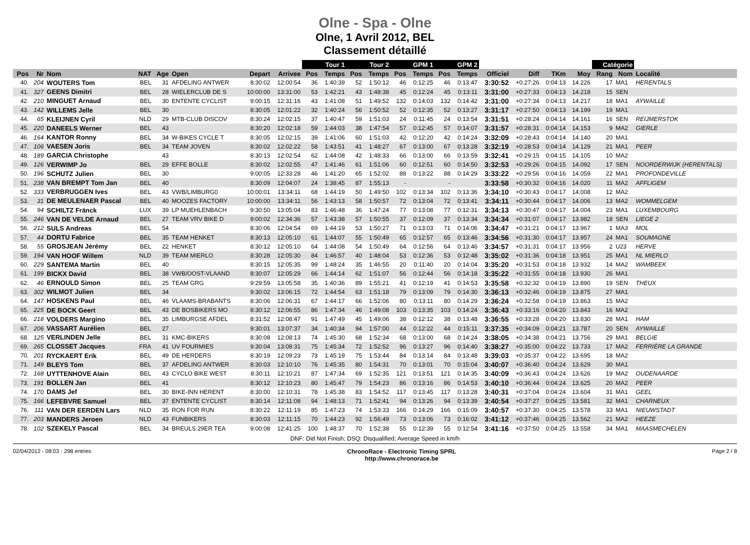Olne - Spa - Olne
Olne, 1 Avril 2012, BEL
Classement détaillé
| | | | | | | | | Tour 1 | | Tour 2 | | GPM 1 | | GPM 2 | | | | | | Catégorie | | |
| --- | --- | --- | --- | --- | --- | --- | --- | --- | --- | --- | --- | --- | --- | --- | --- | --- | --- | --- | --- | --- | --- | --- |
| Pos | Nr | Nom | NAT | Age | Open | Depart | Arrivee | Pos | Temps | Pos | Temps | Pos | Temps | Pos | Temps | Officiel | Diff | TKm | Moy | Rang | Nom | Localité |
| 40. | 204 | WOUTERS Tom | BEL | 31 | AFDELING ANTWER | 8:30:02 | 12:00:54 | 36 | 1:40:39 | 52 | 1:50:12 | 46 | 0:12:25 | 46 | 0:13:47 | 3:30:52 | +0:27:26 | 0:04:13 | 14.226 | 17 | MA1 | HERENTALS |
| 41. | 327 | GEENS Dimitri | BEL | 28 | WIELERCLUB DE S | 10:00:00 | 13:31:00 | 53 | 1:42:21 | 43 | 1:48:38 | 45 | 0:12:24 | 45 | 0:13:11 | 3:31:00 | +0:27:33 | 0:04:13 | 14.218 | 15 | SEN | |
| 42. | 210 | MINGUET Arnaud | BEL | 30 | ENTENTE CYCLIST | 9:00:15 | 12:31:16 | 43 | 1:41:08 | 51 | 1:49:52 | 132 | 0:14:03 | 132 | 0:14:42 | 3:31:00 | +0:27:34 | 0:04:13 | 14.217 | 18 | MA1 | AYWAILLE |
| 43. | 142 | WILLEMS Jelle | BEL | 30 | | 8:30:05 | 12:01:22 | 32 | 1:40:24 | 56 | 1:50:52 | 52 | 0:12:35 | 52 | 0:13:27 | 3:31:17 | +0:27:50 | 0:04:13 | 14.199 | 19 | MA1 | |
| 44. | 65 | KLEIJNEN Cyril | NLD | 29 | MTB-CLUB DISCOV | 8:30:24 | 12:02:15 | 37 | 1:40:47 | 59 | 1:51:03 | 24 | 0:11:45 | 24 | 0:13:54 | 3:31:51 | +0:28:24 | 0:04:14 | 14.161 | 16 | SEN | REIJMERSTOK |
| 45. | 220 | DANEELS Werner | BEL | 43 | | 8:30:20 | 12:02:18 | 59 | 1:44:03 | 38 | 1:47:54 | 57 | 0:12:45 | 57 | 0:14:07 | 3:31:57 | +0:28:31 | 0:04:14 | 14.153 | 9 | MA2 | GIERLE |
| 46. | 164 | KANTOR Ronny | BEL | 34 | W-BIKES CYCLE T | 8:30:05 | 12:02:15 | 39 | 1:41:06 | 60 | 1:51:03 | 42 | 0:12:20 | 42 | 0:14:24 | 3:32:09 | +0:28:43 | 0:04:14 | 14.140 | 20 | MA1 | |
| 47. | 106 | VAESEN Joris | BEL | 34 | TEAM JOVEN | 8:30:02 | 12:02:22 | 58 | 1:43:51 | 41 | 1:48:27 | 67 | 0:13:00 | 67 | 0:13:28 | 3:32:19 | +0:28:53 | 0:04:14 | 14.129 | 21 | MA1 | PEER |
| 48. | 189 | GARCIA Christophe | | 43 | | 8:30:13 | 12:02:54 | 62 | 1:44:08 | 42 | 1:48:33 | 66 | 0:13:00 | 66 | 0:13:59 | 3:32:41 | +0:29:15 | 0:04:15 | 14.105 | 10 | MA2 | |
| 49. | 126 | VERWIMP Jo | BEL | 29 | EFFE BOLLE | 8:30:02 | 12:02:55 | 47 | 1:41:46 | 61 | 1:51:06 | 60 | 0:12:51 | 60 | 0:14:50 | 3:32:53 | +0:29:26 | 0:04:15 | 14.092 | 17 | SEN | NOORDERWIJK (HERENTALS) |
| 50. | 196 | SCHUTZ Julien | BEL | 30 | | 9:00:05 | 12:33:28 | 46 | 1:41:20 | 65 | 1:52:02 | 88 | 0:13:22 | 88 | 0:14:29 | 3:33:22 | +0:29:56 | 0:04:16 | 14.059 | 22 | MA1 | PROFONDEVILLE |
| 51. | 238 | VAN BREMPT Tom Jan | BEL | 40 | | 8:30:09 | 12:04:07 | 24 | 1:38:45 | 87 | 1:55:13 | - | | - | | 3:33:58 | +0:30:32 | 0:04:16 | 14.020 | 11 | MA2 | AFFLIGEM |
| 52. | 333 | VERBRUGGEN Ives | BEL | 43 | VWB/LIMBURG0 | 10:00:01 | 13:34:11 | 68 | 1:44:19 | 50 | 1:49:50 | 102 | 0:13:34 | 102 | 0:13:36 | 3:34:10 | +0:30:43 | 0:04:17 | 14.008 | 12 | MA2 | |
| 53. | 31 | DE MEULENAER Pascal | BEL | 40 | MOOZES FACTORY | 10:00:00 | 13:34:11 | 56 | 1:43:13 | 58 | 1:50:57 | 72 | 0:13:04 | 72 | 0:13:41 | 3:34:11 | +0:30:44 | 0:04:17 | 14.006 | 13 | MA2 | WOMMELGEM |
| 54. | 94 | SCHILTZ Fränck | LUX | 39 | LP MUEHLENBACH | 9:30:50 | 13:05:04 | 83 | 1:46:48 | 36 | 1:47:24 | 77 | 0:13:08 | 77 | 0:12:31 | 3:34:13 | +0:30:47 | 0:04:17 | 14.004 | 23 | MA1 | LUXEMBOURG |
| 55. | 246 | VAN DE VELDE Arnaud | BEL | 27 | TEAM VRV BIKE D | 9:00:02 | 12:34:36 | 57 | 1:43:38 | 57 | 1:50:55 | 37 | 0:12:09 | 37 | 0:13:34 | 3:34:34 | +0:31:07 | 0:04:17 | 13.982 | 18 | SEN | LIEGE 2 |
| 56. | 212 | SULS Andreas | BEL | 54 | | 8:30:06 | 12:04:54 | 69 | 1:44:19 | 53 | 1:50:27 | 71 | 0:13:03 | 71 | 0:14:06 | 3:34:47 | +0:31:21 | 0:04:17 | 13.967 | 1 | MA3 | MOL |
| 57. | 44 | DORTU Fabrice | BEL | 35 | TEAM HENKET | 8:30:13 | 12:05:10 | 61 | 1:44:07 | 55 | 1:50:49 | 65 | 0:12:57 | 65 | 0:13:46 | 3:34:56 | +0:31:30 | 0:04:17 | 13.957 | 24 | MA1 | SOUMAGNE |
| 58. | 55 | GROSJEAN Jérémy | BEL | 22 | HENKET | 8:30:12 | 12:05:10 | 64 | 1:44:08 | 54 | 1:50:49 | 64 | 0:12:56 | 64 | 0:13:46 | 3:34:57 | +0:31:31 | 0:04:17 | 13.956 | 2 | U23 | HERVE |
| 59. | 194 | VAN HOOF Willem | NLD | 39 | TEAM MIERLO | 8:30:28 | 12:05:30 | 84 | 1:46:57 | 40 | 1:48:04 | 53 | 0:12:36 | 53 | 0:12:48 | 3:35:02 | +0:31:36 | 0:04:18 | 13.951 | 25 | MA1 | NL MIERLO |
| 60. | 229 | SANTEMA Martin | BEL | 40 | | 8:30:15 | 12:05:35 | 99 | 1:48:24 | 35 | 1:46:55 | 20 | 0:11:40 | 20 | 0:14:04 | 3:35:20 | +0:31:53 | 0:04:18 | 13.932 | 14 | MA2 | WAMBEEK |
| 61. | 199 | BICKX David | BEL | 38 | VWB/OOST-VLAAND | 8:30:07 | 12:05:29 | 66 | 1:44:14 | 62 | 1:51:07 | 56 | 0:12:44 | 56 | 0:14:18 | 3:35:22 | +0:31:55 | 0:04:18 | 13.930 | 26 | MA1 | |
| 62. | 46 | ERNOULD Simon | BEL | 25 | TEAM GRG | 9:29:59 | 13:05:58 | 35 | 1:40:36 | 89 | 1:55:21 | 41 | 0:12:19 | 41 | 0:14:53 | 3:35:58 | +0:32:32 | 0:04:19 | 13.890 | 19 | SEN | THEUX |
| 63. | 302 | WILMOT Julien | BEL | 34 | | 9:30:02 | 13:06:15 | 72 | 1:44:54 | 63 | 1:51:18 | 79 | 0:13:09 | 79 | 0:14:30 | 3:36:13 | +0:32:46 | 0:04:19 | 13.875 | 27 | MA1 | |
| 64. | 147 | HOSKENS Paul | BEL | 46 | VLAAMS-BRABANTS | 8:30:06 | 12:06:31 | 67 | 1:44:17 | 66 | 1:52:06 | 80 | 0:13:11 | 80 | 0:14:29 | 3:36:24 | +0:32:58 | 0:04:19 | 13.863 | 15 | MA2 | |
| 65. | 225 | DE BOCK Geert | BEL | 43 | DE BOSBIKERS MO | 8:30:12 | 12:06:55 | 86 | 1:47:34 | 46 | 1:49:08 | 103 | 0:13:35 | 103 | 0:14:24 | 3:36:43 | +0:33:16 | 0:04:20 | 13.843 | 16 | MA2 | |
| 66. | 218 | VOLDERS Margino | BEL | 35 | LIMBURGSE AFDEL | 8:31:52 | 12:08:47 | 91 | 1:47:49 | 45 | 1:49:06 | 38 | 0:12:12 | 38 | 0:13:48 | 3:36:55 | +0:33:28 | 0:04:20 | 13.830 | 28 | MA1 | HAM |
| 67. | 206 | VASSART Aurélien | BEL | 27 | | 9:30:01 | 13:07:37 | 34 | 1:40:34 | 94 | 1:57:00 | 44 | 0:12:22 | 44 | 0:15:11 | 3:37:35 | +0:34:09 | 0:04:21 | 13.787 | 20 | SEN | AYWAILLE |
| 68. | 125 | VERLINDEN Jelle | BEL | 31 | KMC-BIKERS | 8:30:08 | 12:08:13 | 74 | 1:45:30 | 68 | 1:52:34 | 68 | 0:13:00 | 68 | 0:14:24 | 3:38:05 | +0:34:38 | 0:04:21 | 13.756 | 29 | MA1 | BELGIE |
| 69. | 265 | CLOSSET Jacques | FRA | 41 | UV FOURMIES | 9:30:04 | 13:08:31 | 75 | 1:45:34 | 72 | 1:52:52 | 96 | 0:13:27 | 96 | 0:14:40 | 3:38:27 | +0:35:00 | 0:04:22 | 13.733 | 17 | MA2 | FERRIÈRE LA GRANDE |
| 70. | 201 | RYCKAERT Erik | BEL | 49 | DE HERDERS | 8:30:19 | 12:09:23 | 73 | 1:45:19 | 75 | 1:53:44 | 84 | 0:13:14 | 84 | 0:13:48 | 3:39:03 | +0:35:37 | 0:04:22 | 13.695 | 18 | MA2 | |
| 71. | 149 | BLEYS Tom | BEL | 37 | AFDELING ANTWER | 8:30:03 | 12:10:10 | 76 | 1:45:35 | 80 | 1:54:31 | 70 | 0:13:01 | 70 | 0:15:04 | 3:40:07 | +0:36:40 | 0:04:24 | 13.629 | 30 | MA1 | |
| 72. | 168 | UYTTENHOVE Alain | BEL | 43 | CYCLO BIKE WEST | 8:30:11 | 12:10:21 | 87 | 1:47:34 | 69 | 1:52:35 | 121 | 0:13:51 | 121 | 0:14:35 | 3:40:09 | +0:36:43 | 0:04:24 | 13.626 | 19 | MA2 | OUDENAARDE |
| 73. | 191 | BOLLEN Jan | BEL | 41 | | 8:30:12 | 12:10:23 | 80 | 1:45:47 | 79 | 1:54:23 | 86 | 0:13:16 | 86 | 0:14:53 | 3:40:10 | +0:36:44 | 0:04:24 | 13.625 | 20 | MA2 | PEER |
| 74. | 170 | DAMS Jef | BEL | 30 | BIKE-INN HERENT | 8:30:00 | 12:10:31 | 78 | 1:45:38 | 83 | 1:54:52 | 117 | 0:13:45 | 117 | 0:13:28 | 3:40:31 | +0:37:04 | 0:04:24 | 13.604 | 31 | MA1 | GEEL |
| 75. | 166 | LEFEBVRE Samuel | BEL | 37 | ENTENTE CYCLIST | 8:30:14 | 12:11:08 | 94 | 1:48:13 | 71 | 1:52:41 | 94 | 0:13:26 | 94 | 0:13:39 | 3:40:54 | +0:37:27 | 0:04:25 | 13.581 | 32 | MA1 | CHARNEUX |
| 76. | 111 | VAN DER EERDEN Lars | NLD | 35 | RON FOR RUN | 8:30:22 | 12:11:19 | 85 | 1:47:23 | 74 | 1:53:33 | 166 | 0:14:29 | 166 | 0:15:09 | 3:40:57 | +0:37:30 | 0:04:25 | 13.578 | 33 | MA1 | NIEUWSTADT |
| 77. | 203 | MANDERS Jeroen | NLD | 43 | FUNBIKERS | 8:30:03 | 12:11:15 | 70 | 1:44:23 | 92 | 1:56:49 | 73 | 0:13:06 | 73 | 0:16:02 | 3:41:12 | +0:37:46 | 0:04:25 | 13.562 | 21 | MA2 | HEEZE |
| 78. | 102 | SZEKELY Pascal | BEL | 34 | BREULS 29ER TEA | 9:00:08 | 12:41:25 | 100 | 1:48:37 | 70 | 1:52:38 | 55 | 0:12:39 | 55 | 0:12:54 | 3:41:16 | +0:37:50 | 0:04:25 | 13.558 | 34 | MA1 | MAASMECHELEN |
DNF: Did Not Finish; DSQ: Disqualified; Average Speed in km/h
02/04/2012 - 08:03 - 298 entries ChronoRace - Electronic Timing SPRL
http://www.chronorace.be Page 2 / 8